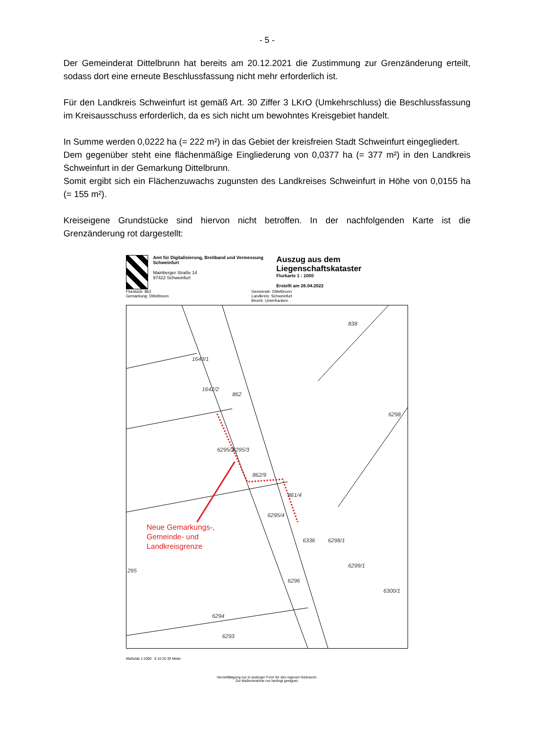- 5 -
Der Gemeinderat Dittelbrunn hat bereits am 20.12.2021 die Zustimmung zur Grenzänderung erteilt, sodass dort eine erneute Beschlussfassung nicht mehr erforderlich ist.
Für den Landkreis Schweinfurt ist gemäß Art. 30 Ziffer 3 LKrO (Umkehrschluss) die Beschlussfassung im Kreisausschuss erforderlich, da es sich nicht um bewohntes Kreisgebiet handelt.
In Summe werden 0,0222 ha (= 222 m²) in das Gebiet der kreisfreien Stadt Schweinfurt eingegliedert.
Dem gegenüber steht eine flächenmäßige Eingliederung von 0,0377 ha (= 377 m²) in den Landkreis Schweinfurt in der Gemarkung Dittelbrunn.
Somit ergibt sich ein Flächenzuwachs zugunsten des Landkreises Schweinfurt in Höhe von 0,0155 ha (= 155 m²).
Kreiseigene Grundstücke sind hiervon nicht betroffen. In der nachfolgenden Karte ist die Grenzänderung rot dargestellt:
Amt für Digitalisierung, Breitband und Vermessung Schweinfurt
Mainberger Straße 14
97422 Schweinfurt
Auszug aus dem Liegenschaftskataster
Flurkarte 1 : 1000
Erstellt am 26.04.2022
Flurstück: 862
Gemarkung: Dittelbrunn
Gemeinde: Dittelbrunn
Landkreis: Schweinfurt
Bezirk: Unterfranken
838
6298
862
1643/1
1642/2
6295/2 6295/3
862/9
861/4
6295/4
6336 6298/1
6299/1
6296
6300/1
295
6294
6293
Neue Gemarkungs-,
Gemeinde- und
Landkreisgrenze
Maßstab 1:1000 0 10 20 30 Meter
Vervielfältigung nur in analoger Form für den eigenen Gebrauch.
Zur Maßentnahme nur bedingt geeignet.